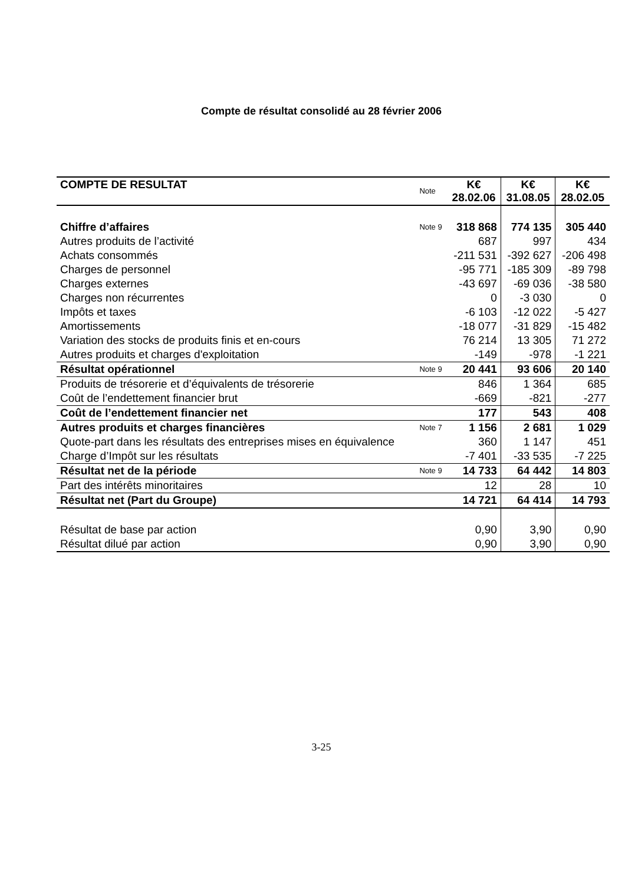Compte de résultat consolidé au 28 février 2006
| COMPTE DE RESULTAT | Note | K€ 28.02.06 | K€ 31.08.05 | K€ 28.02.05 |
| --- | --- | --- | --- | --- |
| Chiffre d’affaires | Note 9 | 318 868 | 774 135 | 305 440 |
| Autres produits de l’activité | | 687 | 997 | 434 |
| Achats consommés | | -211 531 | -392 627 | -206 498 |
| Charges de personnel | | -95 771 | -185 309 | -89 798 |
| Charges externes | | -43 697 | -69 036 | -38 580 |
| Charges non récurrentes | | 0 | -3 030 | 0 |
| Impôts et taxes | | -6 103 | -12 022 | -5 427 |
| Amortissements | | -18 077 | -31 829 | -15 482 |
| Variation des stocks de produits finis et en-cours | | 76 214 | 13 305 | 71 272 |
| Autres produits et charges d'exploitation | | -149 | -978 | -1 221 |
| Résultat opérationnel | Note 9 | 20 441 | 93 606 | 20 140 |
| Produits de trésorerie et d’équivalents de trésorerie | | 846 | 1 364 | 685 |
| Coût de l’endettement financier brut | | -669 | -821 | -277 |
| Coût de l’endettement financier net | | 177 | 543 | 408 |
| Autres produits et charges financières | Note 7 | 1 156 | 2 681 | 1 029 |
| Quote-part dans les résultats des entreprises mises en équivalence | | 360 | 1 147 | 451 |
| Charge d’Impôt sur les résultats | | -7 401 | -33 535 | -7 225 |
| Résultat net de la période | Note 9 | 14 733 | 64 442 | 14 803 |
| Part des intérêts minoritaires | | 12 | 28 | 10 |
| Résultat net (Part du Groupe) | | 14 721 | 64 414 | 14 793 |
| Résultat de base par action | | 0,90 | 3,90 | 0,90 |
| Résultat dilué par action | | 0,90 | 3,90 | 0,90 |
3-25